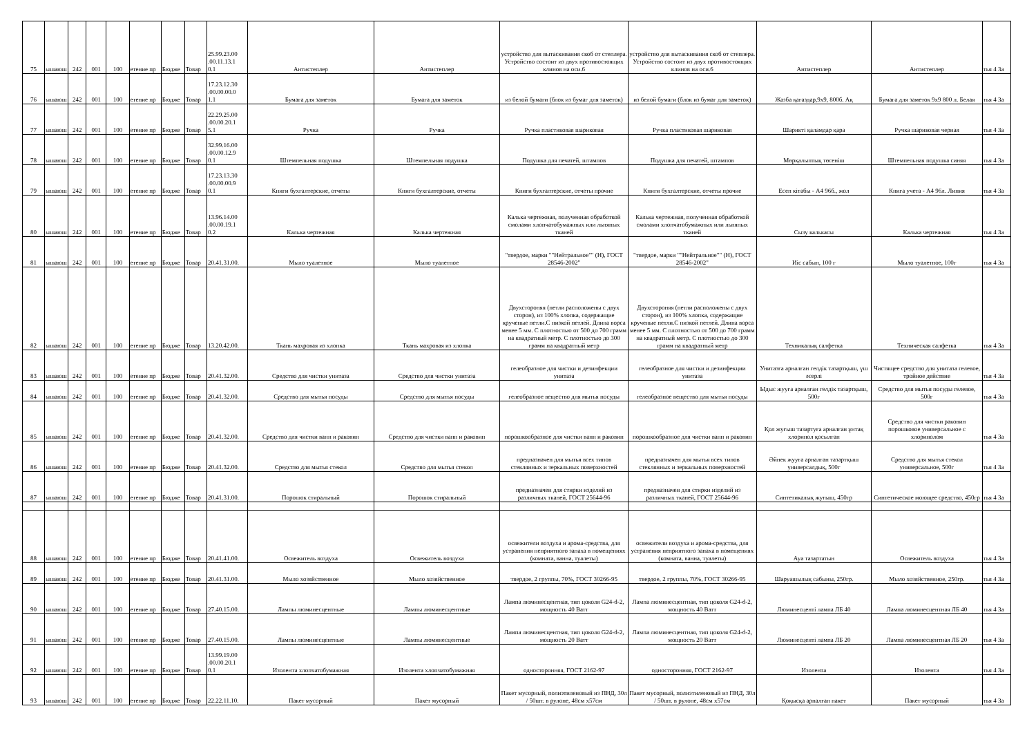| 75 | ышаюш | 242 | 001 | 100 | етение пр | Бюдже | Товар | 25.99.23.00 .00.11.13.1 0.1 | Антистеплер | Антистеплер | устройство для вытаскивания скоб от степлера. Устройство состоит из двух противостоящих клинов на оси.6 | устройство для вытаскивания скоб от степлера. Устройство состоит из двух противостоящих клинов на оси.6 | Антистеплер | Антистеплер | тья 4 За |
| 76 | ышаюш | 242 | 001 | 100 | етение пр | Бюдже | Товар | 17.23.12.30 .00.00.00.0 1.1 | Бумага для заметок | Бумага для заметок | из белой бумаги (блок из бумаг для заметок) | из белой бумаги (блок из бумаг для заметок) | Жазба қағаздар,9х9, 800б. Ақ | Бумага для заметок 9х9 800 л. Белая | тья 4 За |
| 77 | ышаюш | 242 | 001 | 100 | етение пр | Бюдже | Товар | 22.29.25.00 .00.00.20.1 5.1 | Ручка | Ручка | Ручка пластиковая шариковая | Ручка пластиковая шариковая | Шарикті қаламдар қара | Ручка шариковая черная | тья 4 За |
| 78 | ышаюш | 242 | 001 | 100 | етение пр | Бюдже | Товар | 32.99.16.00 .00.00.12.9 0.1 | Штемпельная подушка | Штемпельная подушка | Подушка для печатей, штампов | Подушка для печатей, штампов | Мөрқалыптық төсеніш | Штемпельная подушка синяя | тья 4 За |
| 79 | ышаюш | 242 | 001 | 100 | етение пр | Бюдже | Товар | 17.23.13.30 .00.00.00.9 0.1 | Книги бухгалтерские, отчеты | Книги бухгалтерские, отчеты | Книги бухгалтерские, отчеты прочие | Книги бухгалтерские, отчеты прочие | Есеп кітабы - А4 96б., жол | Книга учета - А4 96л. Линия | тья 4 За |
| 80 | ышаюш | 242 | 001 | 100 | етение пр | Бюдже | Товар | 13.96.14.00 .00.00.19.1 0.2 | Калька чертежная | Калька чертежная | Калька чертежная, полученная обработкой смолами хлопчатобумажных или льняных тканей | Калька чертежная, полученная обработкой смолами хлопчатобумажных или льняных тканей | Сызу калькасы | Калька чертежная | тья 4 За |
| 81 | ышаюш | 242 | 001 | 100 | етение пр | Бюдже | Товар | 20.41.31.00. | Мыло туалетное | Мыло туалетное | "твердое, марки ""Нейтральное"" (Н), ГОСТ 28546-2002" | "твердое, марки ""Нейтральное"" (Н), ГОСТ 28546-2002" | Иіс сабын, 100 г | Мыло туалетное, 100г | тья 4 За |
| 82 | ышаюш | 242 | 001 | 100 | етение пр | Бюдже | Товар | 13.20.42.00. | Ткань махровая из хлопка | Ткань махровая из хлопка | Двухстороняя (петли расположены с двух сторон), из 100% хлопка, содержащие крученые петли.С низкой петлей. Длина ворса менее 5 мм. С плотностью от 500 до 700 грамм на квадратный метр. С плотностью до 300 грамм на квадратный метр | Двухстороняя (петли расположены с двух сторон), из 100% хлопка, содержащие крученые петли.С низкой петлей. Длина ворса менее 5 мм. С плотностью от 500 до 700 грамм на квадратный метр. С плотностью до 300 грамм на квадратный метр | Техникалық салфетка | Техническая салфетка | тья 4 За |
| 83 | ышаюш | 242 | 001 | 100 | етение пр | Бюдже | Товар | 20.41.32.00. | Средство для чистки унитаза | Средство для чистки унитаза | гелеобразное для чистки и дезинфекции унитаза | гелеобразное для чистки и дезинфекции унитаза | Унитазға арналған гелдік тазартқыш, үш әсерлі | Чистящее средство для унитаза гелевое, тройное действие | тья 4 За |
| 84 | ышаюш | 242 | 001 | 100 | етение пр | Бюдже | Товар | 20.41.32.00. | Средство для мытья посуды | Средство для мытья посуды | гелеобразное вещество для мытья посуды | гелеобразное вещество для мытья посуды | Ыдыс жууға арналған гелдік тазартқыш, 500г | Средство для мытья посуды гелевое, 500г | тья 4 За |
| 85 | ышаюш | 242 | 001 | 100 | етение пр | Бюдже | Товар | 20.41.32.00. | Средство для чистки ванн и раковин | Средство для чистки ванн и раковин | порошкообразное для чистки ванн и раковин | порошкообразное для чистки ванн и раковин | Қол жуғыш тазартуға арналған ұнтақ хлоринол қосылған | Средство для чистки раковин порошковое универсальное с хлоринолом | тья 4 За |
| 86 | ышаюш | 242 | 001 | 100 | етение пр | Бюдже | Товар | 20.41.32.00. | Средство для мытья стекол | Средство для мытья стекол | предназначен для мытья всех типов стеклянных и зеркальных поверхностей | предназначен для мытья всех типов стеклянных и зеркальных поверхностей | Әйнек жууға арналған тазартқыш универсалдық, 500г | Средство для мытья стекол универсальное, 500г | тья 4 За |
| 87 | ышаюш | 242 | 001 | 100 | етение пр | Бюдже | Товар | 20.41.31.00. | Порошок стиральный | Порошок стиральный | предназначен для стирки изделий из различных тканей, ГОСТ 25644-96 | предназначен для стирки изделий из различных тканей, ГОСТ 25644-96 | Синтетикалық жуғыш, 450гр | Синтетическое моющее средство, 450гр | тья 4 За |
| 88 | ышаюш | 242 | 001 | 100 | етение пр | Бюдже | Товар | 20.41.41.00. | Освежитель воздуха | Освежитель воздуха | освежители воздуха и арома-средства, для устранения неприятного запаха в помещениях (комната, ванна, туалеты) | освежители воздуха и арома-средства, для устранения неприятного запаха в помещениях (комната, ванна, туалеты) | Ауа тазартатын | Освежитель воздуха | тья 4 За |
| 89 | ышаюш | 242 | 001 | 100 | етение пр | Бюдже | Товар | 20.41.31.00. | Мыло хозяйственное | Мыло хозяйственное | твердое, 2 группы, 70%, ГОСТ 30266-95 | твердое, 2 группы, 70%, ГОСТ 30266-95 | Шаруашылық сабыны, 250гр. | Мыло хозяйственное, 250гр. | тья 4 За |
| 90 | ышаюш | 242 | 001 | 100 | етение пр | Бюдже | Товар | 27.40.15.00. | Лампы люминесцентные | Лампы люминесцентные | Лампа люминесцентная, тип цоколя G24-d-2, мощность 40 Ватт | Лампа люминесцентная, тип цоколя G24-d-2, мощность 40 Ватт | Люминесцентi лампа ЛБ 40 | Лампа люминесцентная ЛБ 40 | тья 4 За |
| 91 | ышаюш | 242 | 001 | 100 | етение пр | Бюдже | Товар | 27.40.15.00. | Лампы люминесцентные | Лампы люминесцентные | Лампа люминесцентная, тип цоколя G24-d-2, мощность 20 Ватт | Лампа люминесцентная, тип цоколя G24-d-2, мощность 20 Ватт | Люминесцентi лампа ЛБ 20 | Лампа люминесцентная ЛБ 20 | тья 4 За |
| 92 | ышаюш | 242 | 001 | 100 | етение пр | Бюдже | Товар | 13.99.19.00 .00.00.20.1 0.1 | Изолента хлопчатобумажная | Изолента хлопчатобумажная | односторонняя, ГОСТ 2162-97 | односторонняя, ГОСТ 2162-97 | Изолента | Изолента | тья 4 За |
| 93 | ышаюш | 242 | 001 | 100 | етение пр | Бюдже | Товар | 22.22.11.10. | Пакет мусорный | Пакет мусорный | Пакет мусорный, полиэтиленовый из ПНД, 30л / 50шт. в рулоне, 48см х57см | Пакет мусорный, полиэтиленовый из ПНД, 30л / 50шт. в рулоне, 48см х57см | Қоқысқа арналған пакет | Пакет мусорный | тья 4 За |